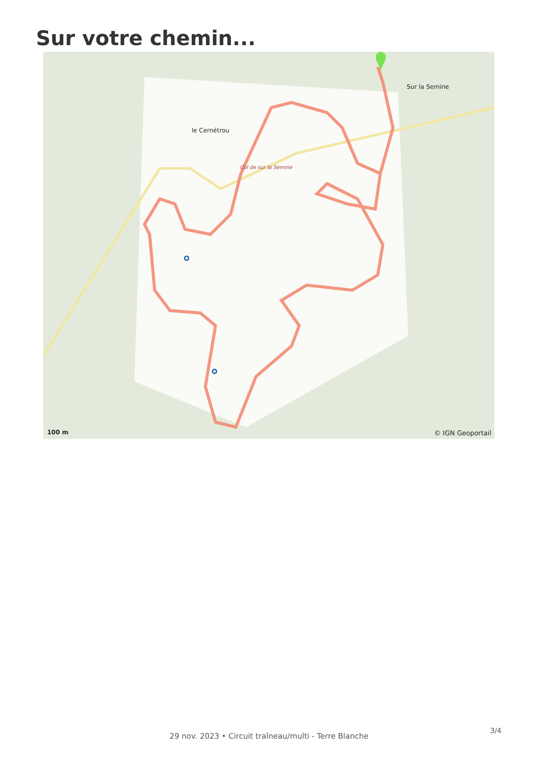Sur votre chemin...
le Cernétrou
Sur la Semine
Col de sur la Semine
100 m © IGN Geoportail
29 nov. 2023 • Circuit traîneau/multi - Terre Blanche
3/4